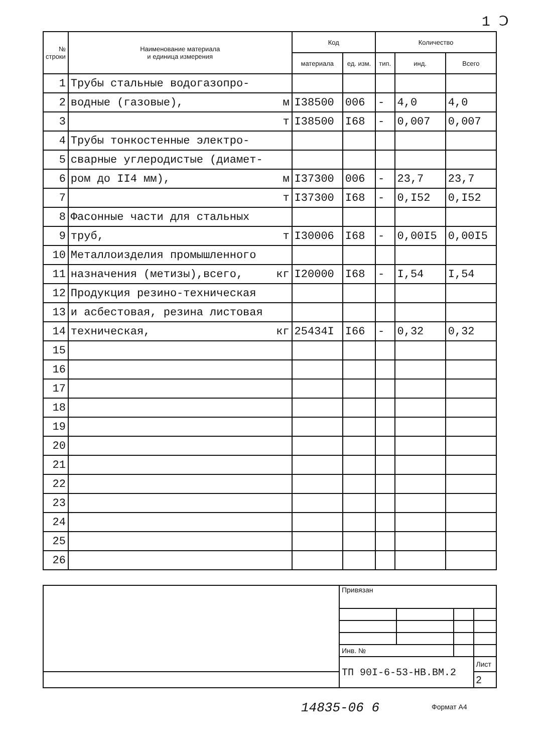1 Ↄ
| № строки | Наименование материала и единица измерения | Код | | Количество | | |
| --- | --- | --- | --- | --- | --- | --- |
| | | материала | ед. изм. | тип. | инд. | Всего |
| 1 | Трубы стальные водогазопро- | | | | | |
| 2 | водные (газовые), м | I38500 | 006 | - | 4,0 | 4,0 |
| 3 | т | I38500 | I68 | - | 0,007 | 0,007 |
| 4 | Трубы тонкостенные электро- | | | | | |
| 5 | сварные углеродистые (диамет- | | | | | |
| 6 | ром до II4 мм), м | I37300 | 006 | - | 23,7 | 23,7 |
| 7 | т | I37300 | I68 | - | 0,I52 | 0,I52 |
| 8 | Фасонные части для стальных | | | | | |
| 9 | труб, т | I30006 | I68 | - | 0,00I5 | 0,00I5 |
| 10 | Металлоизделия промышленного | | | | | |
| 11 | назначения (метизы),всего, кг | I20000 | I68 | - | I,54 | I,54 |
| 12 | Продукция резино-техническая | | | | | |
| 13 | и асбестовая, резина листовая | | | | | |
| 14 | техническая, кг | 25434I | I66 | - | 0,32 | 0,32 |
| 15 | | | | | | |
| 16 | | | | | | |
| 17 | | | | | | |
| 18 | | | | | | |
| 19 | | | | | | |
| 20 | | | | | | |
| 21 | | | | | | |
| 22 | | | | | | |
| 23 | | | | | | |
| 24 | | | | | | |
| 25 | | | | | | |
| 26 | | | | | | |
| | Привязан | | | |
| | Инв. № | | | |
| | ТП 90I-6-53-НВ.ВМ.2 | | | Лист |
| | | | | 2 |
14835-06 6 Формат А4